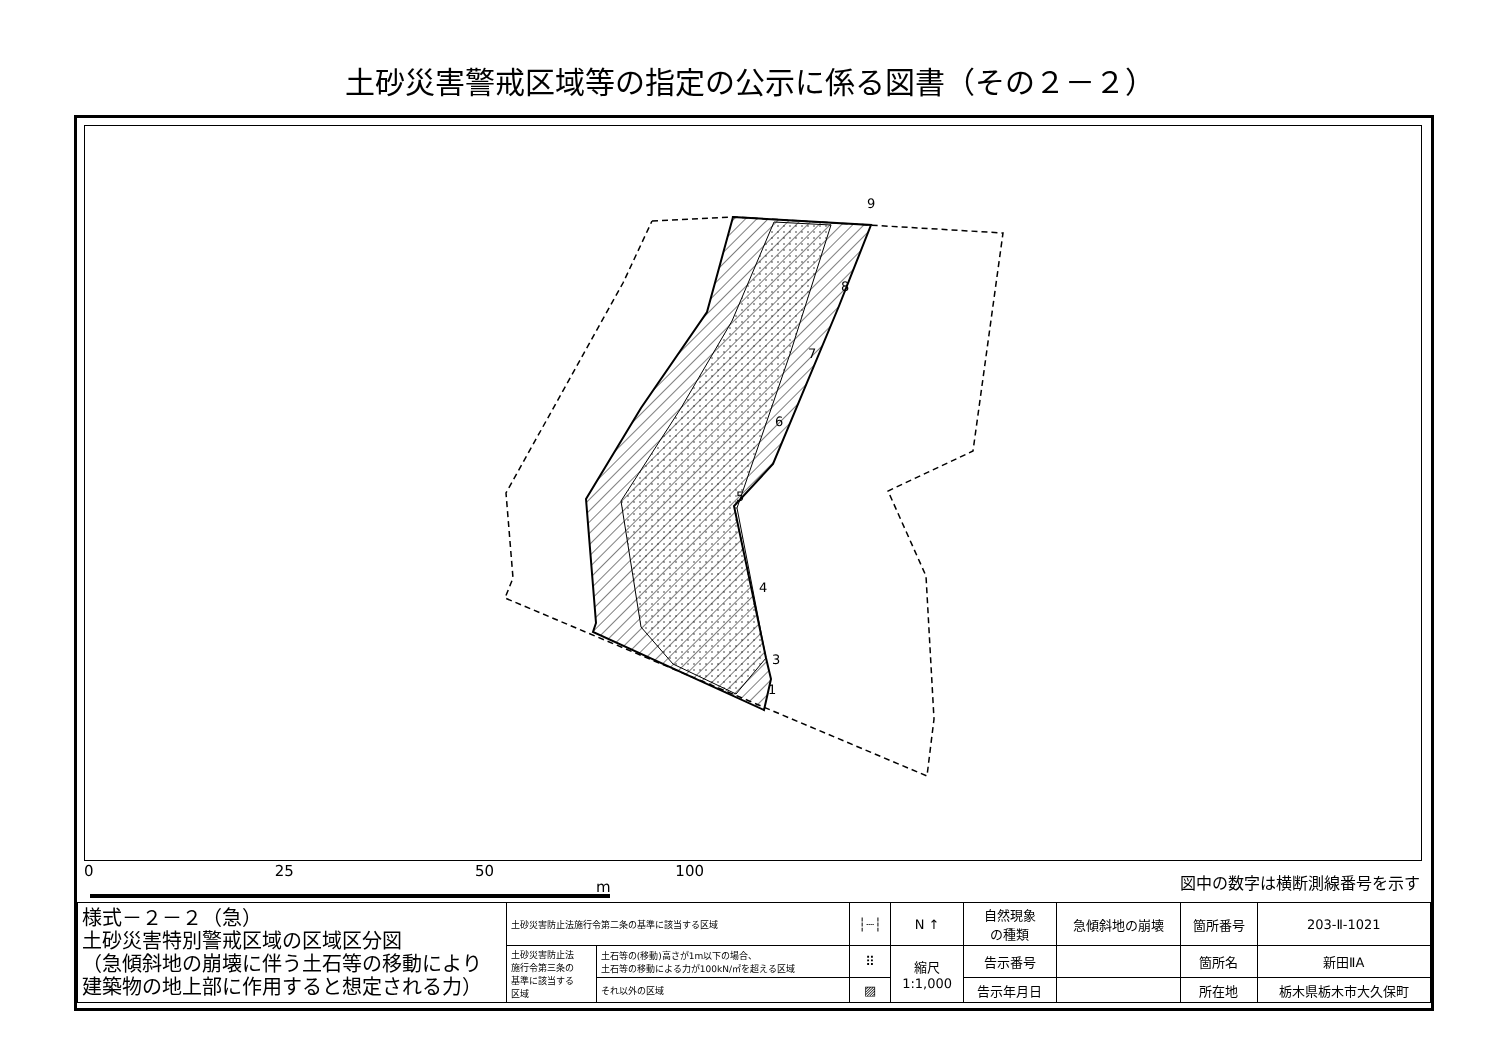土砂災害警戒区域等の指定の公示に係る図書（その２－２）
9
8
7
6
5
4
3
1
0 25 50 100
図中の数字は横断測線番号を示す
m
| 様式－２－２（急） 土砂災害特別警戒区域の区域区分図 （急傾斜地の崩壊に伴う土石等の移動により 建築物の地上部に作用すると想定される力） | 土砂災害防止法施行令第二条の基準に該当する区域 | | ┆┈┆ | N ↑ | 自然現象 の種類 | 急傾斜地の崩壊 | 箇所番号 | 203-Ⅱ-1021 |
| | 土砂災害防止法 施行令第三条の 基準に該当する 区域 | 土石等の(移動)高さが1m以下の場合、 土石等の移動による力が100kN/㎡を超える区域 | ⠿ | 縮尺 1:1,000 | 告示番号 | | 箇所名 | 新田ⅡA |
| | | それ以外の区域 | ▨ | | 告示年月日 | | 所在地 | 栃木県栃木市大久保町 |